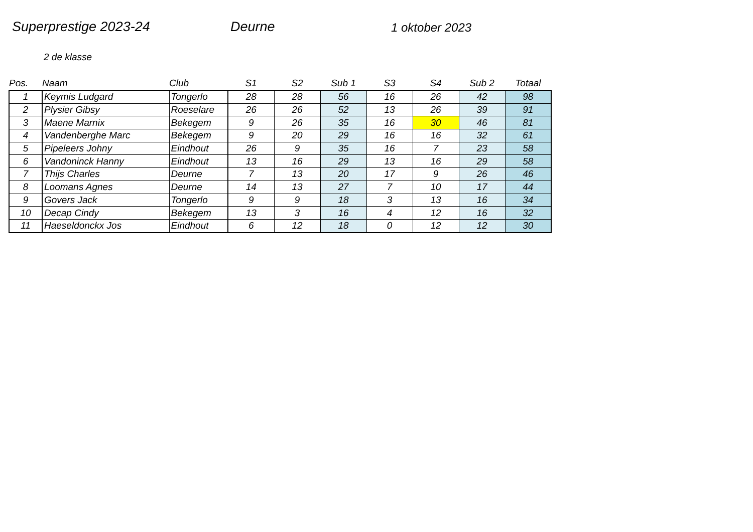Superprestige 2023-24 Deurne 1 oktober 2023
2 de klasse
| Pos. | Naam | Club | S1 | S2 | Sub 1 | S3 | S4 | Sub 2 | Totaal |
| --- | --- | --- | --- | --- | --- | --- | --- | --- | --- |
| 1 | Keymis Ludgard | Tongerlo | 28 | 28 | 56 | 16 | 26 | 42 | 98 |
| 2 | Plysier Gibsy | Roeselare | 26 | 26 | 52 | 13 | 26 | 39 | 91 |
| 3 | Maene Marnix | Bekegem | 9 | 26 | 35 | 16 | 30 | 46 | 81 |
| 4 | Vandenberghe Marc | Bekegem | 9 | 20 | 29 | 16 | 16 | 32 | 61 |
| 5 | Pipeleers Johny | Eindhout | 26 | 9 | 35 | 16 | 7 | 23 | 58 |
| 6 | Vandoninck Hanny | Eindhout | 13 | 16 | 29 | 13 | 16 | 29 | 58 |
| 7 | Thijs Charles | Deurne | 7 | 13 | 20 | 17 | 9 | 26 | 46 |
| 8 | Loomans Agnes | Deurne | 14 | 13 | 27 | 7 | 10 | 17 | 44 |
| 9 | Govers Jack | Tongerlo | 9 | 9 | 18 | 3 | 13 | 16 | 34 |
| 10 | Decap Cindy | Bekegem | 13 | 3 | 16 | 4 | 12 | 16 | 32 |
| 11 | Haeseldonckx Jos | Eindhout | 6 | 12 | 18 | 0 | 12 | 12 | 30 |